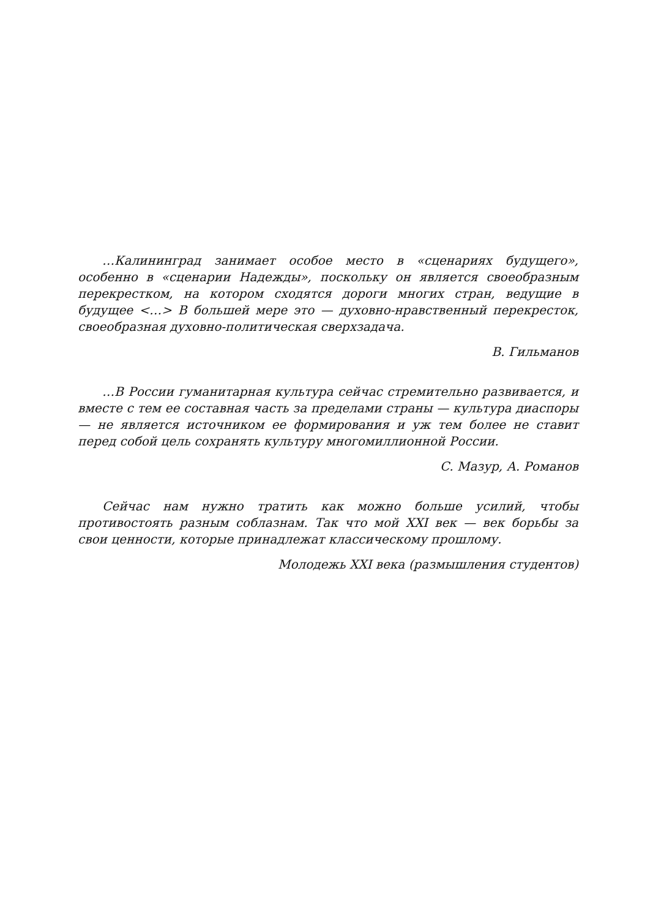…Калининград занимает особое место в «сценариях будущего», особенно в «сценарии Надежды», поскольку он является своеобразным перекрестком, на котором сходятся дороги многих стран, ведущие в будущее <…> В большей мере это — духовно-нравственный перекресток, своеобразная духовно-политическая сверхзадача.
В. Гильманов
…В России гуманитарная культура сейчас стремительно развивается, и вместе с тем ее составная часть за пределами страны — культура диаспоры — не является источником ее формирования и уж тем более не ставит перед собой цель сохранять культуру многомиллионной России.
С. Мазур, А. Романов
Сейчас нам нужно тратить как можно больше усилий, чтобы противостоять разным соблазнам. Так что мой XXI век — век борьбы за свои ценности, которые принадлежат классическому прошлому.
Молодежь XXI века (размышления студентов)